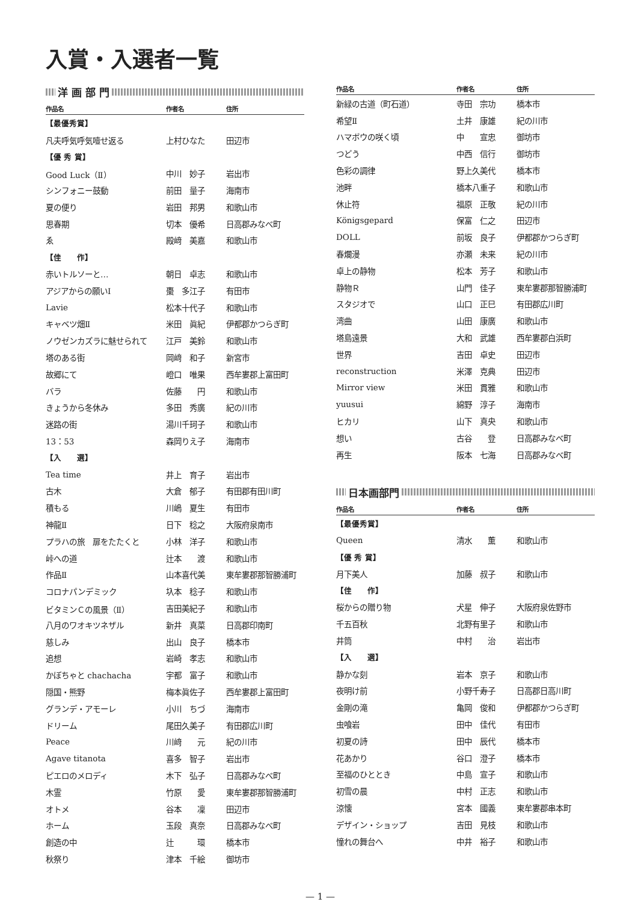入賞・入選者一覧
洋 画 部 門
| 作品名 | 作者名 | 住所 |
| --- | --- | --- |
| 【最優秀賞】 | | |
| 凡夫呼気呼気噎せ返る | 上村ひなた | 田辺市 |
| 【優 秀 賞】 | | |
| Good Luck（Ⅱ） | 中川 妙子 | 岩出市 |
| シンフォニー鼓動 | 前田 量子 | 海南市 |
| 夏の便り | 岩田 邦男 | 和歌山市 |
| 思春期 | 切本 優希 | 日高郡みなべ町 |
| ゑ | 殿﨑 美嘉 | 和歌山市 |
| 【佳 作】 | | |
| 赤いトルソーと… | 朝日 卓志 | 和歌山市 |
| アジアからの願いⅠ | 棗 多江子 | 有田市 |
| Lavie | 松本十代子 | 和歌山市 |
| キャベツ畑Ⅱ | 米田 眞紀 | 伊都郡かつらぎ町 |
| ノウゼンカズラに魅せられて | 江戸 美鈴 | 和歌山市 |
| 塔のある街 | 岡﨑 和子 | 新宮市 |
| 故郷にて | 嶝口 唯果 | 西牟婁郡上富田町 |
| バラ | 佐藤 円 | 和歌山市 |
| きょうから冬休み | 多田 秀廣 | 紀の川市 |
| 迷路の街 | 湯川千珂子 | 和歌山市 |
| 13：53 | 森岡りえ子 | 海南市 |
| 【入 選】 | | |
| Tea time | 井上 育子 | 岩出市 |
| 古木 | 大倉 郁子 | 有田郡有田川町 |
| 積もる | 川嶋 夏生 | 有田市 |
| 神龍Ⅱ | 日下 稔之 | 大阪府泉南市 |
| プラハの旅 扉をたたくと | 小林 洋子 | 和歌山市 |
| 峠への道 | 辻本 渡 | 和歌山市 |
| 作品Ⅱ | 山本喜代美 | 東牟婁郡那智勝浦町 |
| コロナパンデミック | 圦本 稔子 | 和歌山市 |
| ビタミンＣの風景（Ⅱ） | 吉田美紀子 | 和歌山市 |
| 八月のワオキツネザル | 新井 真菜 | 日高郡印南町 |
| 慈しみ | 出山 良子 | 橋本市 |
| 追想 | 岩崎 孝志 | 和歌山市 |
| かぼちゃと chachacha | 宇都 富子 | 和歌山市 |
| 隠国・熊野 | 梅本眞佐子 | 西牟婁郡上富田町 |
| グランデ・アモーレ | 小川 ちづ | 海南市 |
| ドリーム | 尾田久美子 | 有田郡広川町 |
| Peace | 川﨑 元 | 紀の川市 |
| Agave titanota | 喜多 智子 | 岩出市 |
| ピエロのメロディ | 木下 弘子 | 日高郡みなべ町 |
| 木霊 | 竹原 愛 | 東牟婁郡那智勝浦町 |
| オトメ | 谷本 凜 | 田辺市 |
| ホーム | 玉段 真奈 | 日高郡みなべ町 |
| 創造の中 | 辻 環 | 橋本市 |
| 秋祭り | 津本 千絵 | 御坊市 |
| 作品名 | 作者名 | 住所 |
| --- | --- | --- |
| 新緑の古道（町石道） | 寺田 宗功 | 橋本市 |
| 希望Ⅱ | 土井 康雄 | 紀の川市 |
| ハマボウの咲く頃 | 中 宣忠 | 御坊市 |
| つどう | 中西 信行 | 御坊市 |
| 色彩の調律 | 野上久美代 | 橋本市 |
| 池畔 | 橋本八重子 | 和歌山市 |
| 休止符 | 福原 正敬 | 紀の川市 |
| Königsgepard | 保富 仁之 | 田辺市 |
| DOLL | 前坂 良子 | 伊都郡かつらぎ町 |
| 春爛漫 | 亦瀬 未来 | 紀の川市 |
| 卓上の静物 | 松本 芳子 | 和歌山市 |
| 静物Ｒ | 山門 佳子 | 東牟婁郡那智勝浦町 |
| スタジオで | 山口 正巳 | 有田郡広川町 |
| 湾曲 | 山田 康廣 | 和歌山市 |
| 塔島遠景 | 大和 武雄 | 西牟婁郡白浜町 |
| 世界 | 吉田 卓史 | 田辺市 |
| reconstruction | 米澤 克典 | 田辺市 |
| Mirror view | 米田 貫雅 | 和歌山市 |
| yuusui | 綿野 淳子 | 海南市 |
| ヒカリ | 山下 真央 | 和歌山市 |
| 想い | 古谷 登 | 日高郡みなべ町 |
| 再生 | 阪本 七海 | 日高郡みなべ町 |
日本画部門
| 作品名 | 作者名 | 住所 |
| --- | --- | --- |
| 【最優秀賞】 | | |
| Queen | 清水 薫 | 和歌山市 |
| 【優 秀 賞】 | | |
| 月下美人 | 加藤 叔子 | 和歌山市 |
| 【佳 作】 | | |
| 桜からの贈り物 | 犬星 伸子 | 大阪府泉佐野市 |
| 千五百秋 | 北野有里子 | 和歌山市 |
| 井筒 | 中村 治 | 岩出市 |
| 【入 選】 | | |
| 静かな刻 | 岩本 京子 | 和歌山市 |
| 夜明け前 | 小野千寿子 | 日高郡日高川町 |
| 金剛の滝 | 亀岡 俊和 | 伊都郡かつらぎ町 |
| 虫喰岩 | 田中 佳代 | 有田市 |
| 初夏の詩 | 田中 辰代 | 橋本市 |
| 花あかり | 谷口 澄子 | 橋本市 |
| 至福のひととき | 中島 宣子 | 和歌山市 |
| 初雪の晨 | 中村 正志 | 和歌山市 |
| 涼懐 | 宮本 國義 | 東牟婁郡串本町 |
| デザイン・ショップ | 吉田 見枝 | 和歌山市 |
| 憧れの舞台へ | 中井 裕子 | 和歌山市 |
— 1 —